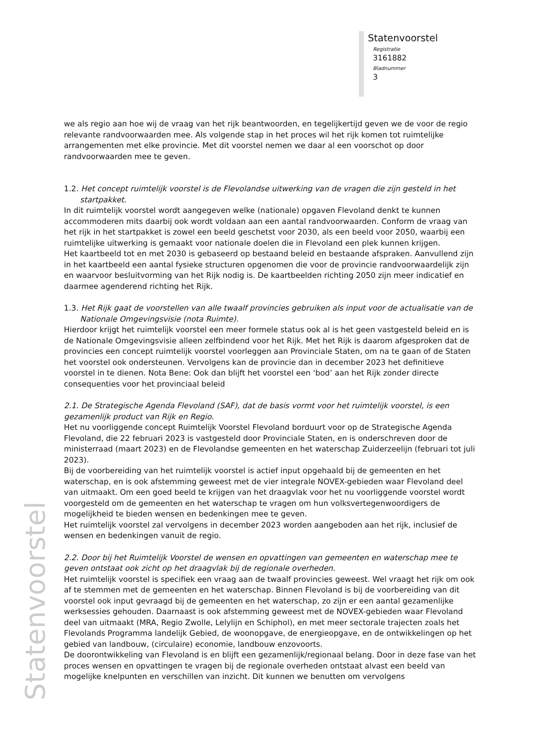Statenvoorstel
Registratie
3161882
Bladnummer
3
Statenvoorstel
we als regio aan hoe wij de vraag van het rijk beantwoorden, en tegelijkertijd geven we de voor de regio relevante randvoorwaarden mee. Als volgende stap in het proces wil het rijk komen tot ruimtelijke arrangementen met elke provincie. Met dit voorstel nemen we daar al een voorschot op door randvoorwaarden mee te geven.
1.2. Het concept ruimtelijk voorstel is de Flevolandse uitwerking van de vragen die zijn gesteld in het startpakket.
In dit ruimtelijk voorstel wordt aangegeven welke (nationale) opgaven Flevoland denkt te kunnen accommoderen mits daarbij ook wordt voldaan aan een aantal randvoorwaarden. Conform de vraag van het rijk in het startpakket is zowel een beeld geschetst voor 2030, als een beeld voor 2050, waarbij een ruimtelijke uitwerking is gemaakt voor nationale doelen die in Flevoland een plek kunnen krijgen.
Het kaartbeeld tot en met 2030 is gebaseerd op bestaand beleid en bestaande afspraken. Aanvullend zijn in het kaartbeeld een aantal fysieke structuren opgenomen die voor de provincie randvoorwaardelijk zijn en waarvoor besluitvorming van het Rijk nodig is. De kaartbeelden richting 2050 zijn meer indicatief en daarmee agenderend richting het Rijk.
1.3. Het Rijk gaat de voorstellen van alle twaalf provincies gebruiken als input voor de actualisatie van de Nationale Omgevingsvisie (nota Ruimte).
Hierdoor krijgt het ruimtelijk voorstel een meer formele status ook al is het geen vastgesteld beleid en is de Nationale Omgevingsvisie alleen zelfbindend voor het Rijk. Met het Rijk is daarom afgesproken dat de provincies een concept ruimtelijk voorstel voorleggen aan Provinciale Staten, om na te gaan of de Staten het voorstel ook ondersteunen. Vervolgens kan de provincie dan in december 2023 het definitieve voorstel in te dienen. Nota Bene: Ook dan blijft het voorstel een ‘bod’ aan het Rijk zonder directe consequenties voor het provinciaal beleid
2.1. De Strategische Agenda Flevoland (SAF), dat de basis vormt voor het ruimtelijk voorstel, is een gezamenlijk product van Rijk en Regio.
Het nu voorliggende concept Ruimtelijk Voorstel Flevoland borduurt voor op de Strategische Agenda Flevoland, die 22 februari 2023 is vastgesteld door Provinciale Staten, en is onderschreven door de ministerraad (maart 2023) en de Flevolandse gemeenten en het waterschap Zuiderzeelijn (februari tot juli 2023).
Bij de voorbereiding van het ruimtelijk voorstel is actief input opgehaald bij de gemeenten en het waterschap, en is ook afstemming geweest met de vier integrale NOVEX-gebieden waar Flevoland deel van uitmaakt. Om een goed beeld te krijgen van het draagvlak voor het nu voorliggende voorstel wordt voorgesteld om de gemeenten en het waterschap te vragen om hun volksvertegenwoordigers de mogelijkheid te bieden wensen en bedenkingen mee te geven.
Het ruimtelijk voorstel zal vervolgens in december 2023 worden aangeboden aan het rijk, inclusief de wensen en bedenkingen vanuit de regio.
2.2. Door bij het Ruimtelijk Voorstel de wensen en opvattingen van gemeenten en waterschap mee te geven ontstaat ook zicht op het draagvlak bij de regionale overheden.
Het ruimtelijk voorstel is specifiek een vraag aan de twaalf provincies geweest. Wel vraagt het rijk om ook af te stemmen met de gemeenten en het waterschap. Binnen Flevoland is bij de voorbereiding van dit voorstel ook input gevraagd bij de gemeenten en het waterschap, zo zijn er een aantal gezamenlijke werksessies gehouden. Daarnaast is ook afstemming geweest met de NOVEX-gebieden waar Flevoland deel van uitmaakt (MRA, Regio Zwolle, Lelylijn en Schiphol), en met meer sectorale trajecten zoals het Flevolands Programma landelijk Gebied, de woonopgave, de energieopgave, en de ontwikkelingen op het gebied van landbouw, (circulaire) economie, landbouw enzovoorts.
De doorontwikkeling van Flevoland is en blijft een gezamenlijk/regionaal belang. Door in deze fase van het proces wensen en opvattingen te vragen bij de regionale overheden ontstaat alvast een beeld van mogelijke knelpunten en verschillen van inzicht. Dit kunnen we benutten om vervolgens